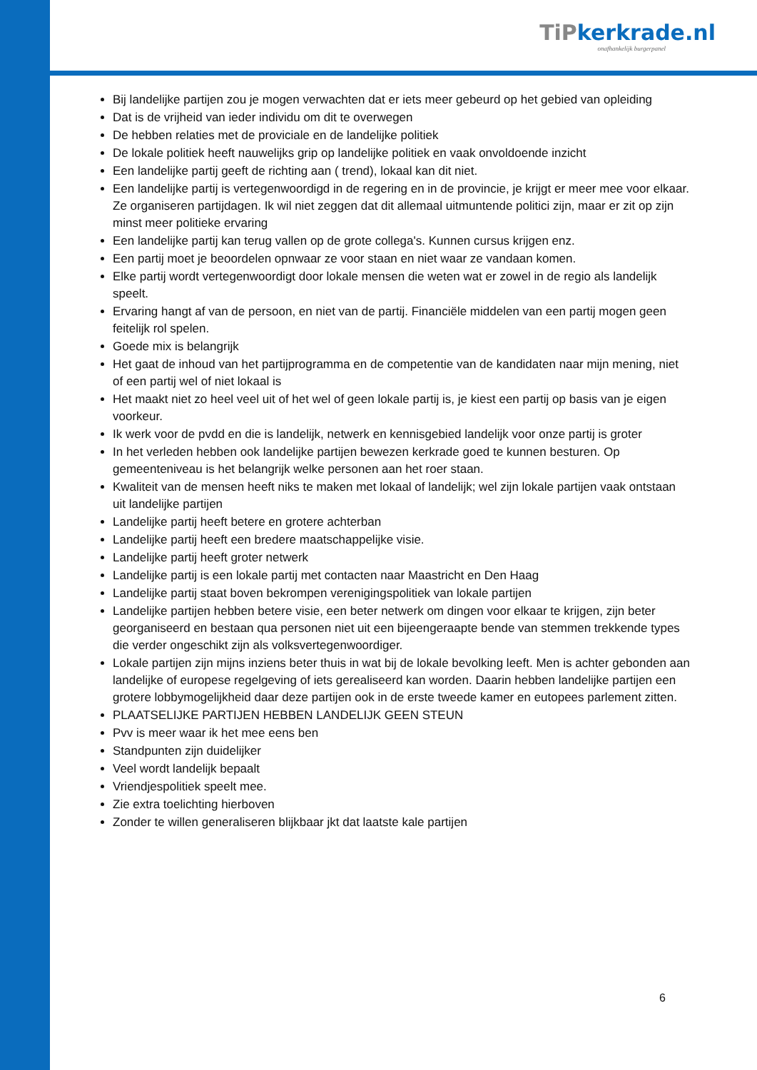TiPkerkrade.nl
onafhankelijk burgerpanel
Bij landelijke partijen zou je mogen verwachten dat er iets meer gebeurd op het gebied van opleiding
Dat is de vrijheid van ieder individu om dit te overwegen
De hebben relaties met de proviciale en de landelijke politiek
De lokale politiek heeft nauwelijks grip op landelijke politiek en vaak onvoldoende inzicht
Een landelijke partij geeft de richting aan ( trend), lokaal kan dit niet.
Een landelijke partij is vertegenwoordigd in de regering en in de provincie, je krijgt er meer mee voor elkaar. Ze organiseren partijdagen. Ik wil niet zeggen dat dit allemaal uitmuntende politici zijn, maar er zit op zijn minst meer politieke ervaring
Een landelijke partij kan terug vallen op de grote collega's. Kunnen cursus krijgen enz.
Een partij moet je beoordelen opnwaar ze voor staan en niet waar ze vandaan komen.
Elke partij wordt vertegenwoordigt door lokale mensen die weten wat er zowel in de regio als landelijk speelt.
Ervaring hangt af van de persoon, en niet van de partij. Financiële middelen van een partij mogen geen feitelijk rol spelen.
Goede mix is belangrijk
Het gaat de inhoud van het partijprogramma en de competentie van de kandidaten naar mijn mening, niet of een partij wel of niet lokaal is
Het maakt niet zo heel veel uit of het wel of geen lokale partij is, je kiest een partij op basis van je eigen voorkeur.
Ik werk voor de pvdd en die is landelijk, netwerk en kennisgebied landelijk voor onze partij is groter
In het verleden hebben ook landelijke partijen bewezen kerkrade goed te kunnen besturen. Op gemeenteniveau is het belangrijk welke personen aan het roer staan.
Kwaliteit van de mensen heeft niks te maken met lokaal of landelijk; wel zijn lokale partijen vaak ontstaan uit landelijke partijen
Landelijke partij heeft betere en grotere achterban
Landelijke partij heeft een bredere maatschappelijke visie.
Landelijke partij heeft groter netwerk
Landelijke partij is een lokale partij met contacten naar Maastricht en Den Haag
Landelijke partij staat boven bekrompen verenigingspolitiek van lokale partijen
Landelijke partijen hebben betere visie, een beter netwerk om dingen voor elkaar te krijgen, zijn beter georganiseerd en bestaan qua personen niet uit een bijeengeraapte bende van stemmen trekkende types die verder ongeschikt zijn als volksvertegenwoordiger.
Lokale partijen zijn mijns inziens beter thuis in wat bij de lokale bevolking leeft. Men is achter gebonden aan landelijke of europese regelgeving of iets gerealiseerd kan worden. Daarin hebben landelijke partijen een grotere lobbymogelijkheid daar deze partijen ook in de erste tweede kamer en eutopees parlement zitten.
PLAATSELIJKE PARTIJEN HEBBEN LANDELIJK GEEN STEUN
Pvv is meer waar ik het mee eens ben
Standpunten zijn duidelijker
Veel wordt landelijk bepaalt
Vriendjespolitiek speelt mee.
Zie extra toelichting hierboven
Zonder te willen generaliseren blijkbaar jkt dat laatste kale partijen
6